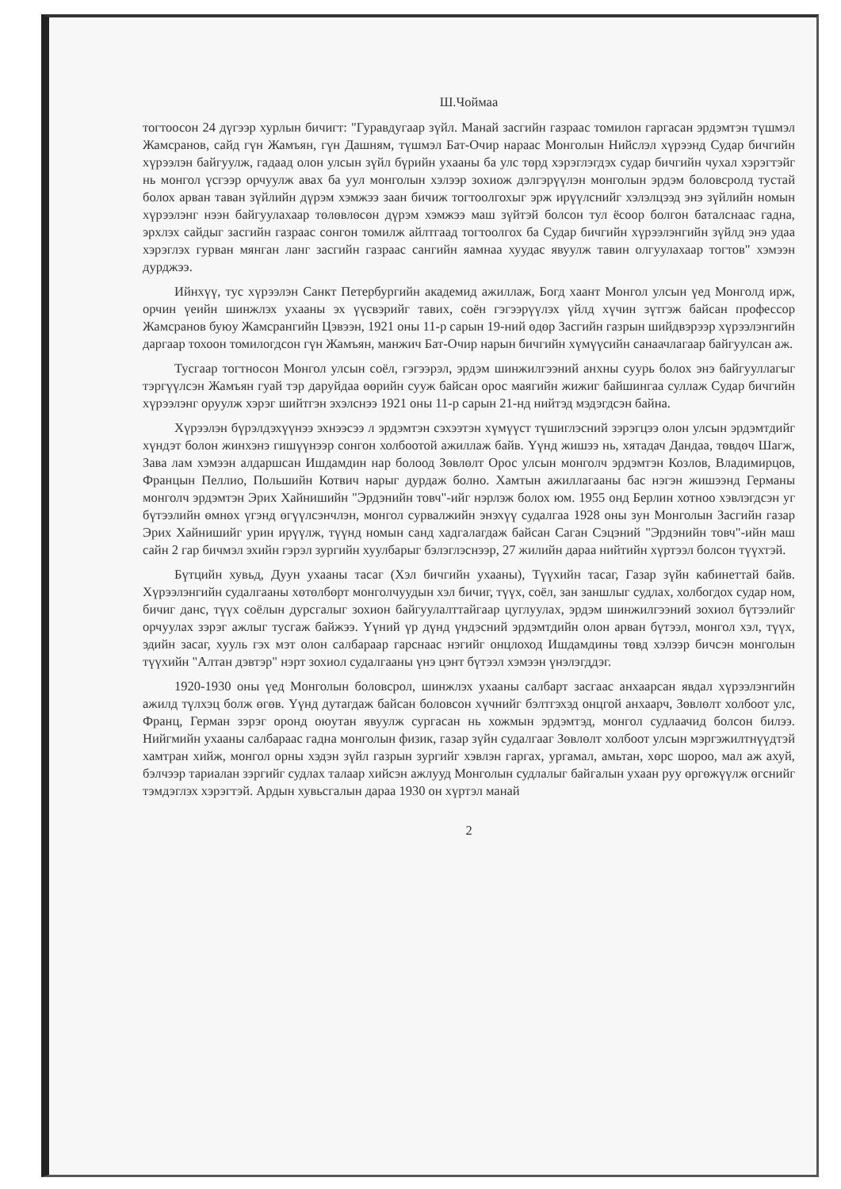Ш.Чоймаа
тогтоосон 24 дүгээр хурлын бичигт: "Гуравдугаар зүйл. Манай засгийн газраас томилон гаргасан эрдэмтэн түшмэл Жамсранов, сайд гүн Жамъян, гүн Дашням, түшмэл Бат-Очир нараас Монголын Нийслэл хүрээнд Судар бичгийн хүрээлэн байгуулж, гадаад олон улсын зүйл бүрийн ухааны ба улс төрд хэрэглэгдэх судар бичгийн чухал хэрэгтэйг нь монгол үсгээр орчуулж авах ба уул монголын хэлээр зохиож дэлгэрүүлэн монголын эрдэм боловсролд тустай болох арван таван зүйлийн дүрэм хэмжээ заан бичиж тогтоолгохыг эрж ирүүлснийг хэлэлцээд энэ зүйлийн номын хүрээлэнг нээн байгуулахаар төлөвлөсөн дүрэм хэмжээ маш зүйтэй болсон тул ёсоор болгон баталснаас гадна, эрхлэх сайдыг засгийн газраас сонгон томилж айлтгаад тогтоолгох ба Судар бичгийн хүрээлэнгийн зүйлд энэ удаа хэрэглэх гурван мянган ланг засгийн газраас сангийн яамнаа хуудас явуулж тавин олгуулахаар тогтов" хэмээн дурджээ.
Ийнхүү, тус хүрээлэн Санкт Петербургийн академид ажиллаж, Богд хаант Монгол улсын үед Монголд ирж, орчин үеийн шинжлэх ухааны эх үүсвэрийг тавих, соён гэгээрүүлэх үйлд хүчин зүтгэж байсан профессор Жамсранов буюу Жамсрангийн Цэвээн, 1921 оны 11-р сарын 19-ний өдөр Засгийн газрын шийдвэрээр хүрээлэнгийн даргаар тохоон томилогдсон гүн Жамъян, манжич Бат-Очир нарын бичгийн хүмүүсийн санаачлагаар байгуулсан аж.
Тусгаар тогтносон Монгол улсын соёл, гэгээрэл, эрдэм шинжилгээний анхны суурь болох энэ байгууллагыг тэргүүлсэн Жамъян гуай тэр даруйдаа өөрийн сууж байсан орос маягийн жижиг байшингаа суллаж Судар бичгийн хүрээлэнг оруулж хэрэг шийтгэн эхэлснээ 1921 оны 11-р сарын 21-нд нийтэд мэдэгдсэн байна.
Хүрээлэн бүрэлдэхүүнээ эхнээсээ л эрдэмтэн сэхээтэн хүмүүст түшиглэсний зэрэгцээ олон улсын эрдэмтдийг хүндэт болон жинхэнэ гишүүнээр сонгон холбоотой ажиллаж байв. Үүнд жишээ нь, хятадач Дандаа, төвдөч Шагж, Зава лам хэмээн алдаршсан Ишдамдин нар болоод Зөвлөлт Орос улсын монголч эрдэмтэн Козлов, Владимирцов, Францын Пеллио, Польшийн Котвич нарыг дурдаж болно. Хамтын ажиллагааны бас нэгэн жишээнд Германы монголч эрдэмтэн Эрих Хайнишийн "Эрдэнийн товч"-ийг нэрлэж болох юм. 1955 онд Берлин хотноо хэвлэгдсэн уг бүтээлийн өмнөх үгэнд өгүүлсэнчлэн, монгол сурвалжийн энэхүү судалгаа 1928 оны зун Монголын Засгийн газар Эрих Хайнишийг урин ирүүлж, түүнд номын санд хадгалагдаж байсан Саган Сэцэний "Эрдэнийн товч"-ийн маш сайн 2 гар бичмэл эхийн гэрэл зургийн хуулбарыг бэлэглэснээр, 27 жилийн дараа нийтийн хүртээл болсон түүхтэй.
Бүтцийн хувьд, Дуун ухааны тасаг (Хэл бичгийн ухааны), Түүхийн тасаг, Газар зүйн кабинеттай байв. Хүрээлэнгийн судалгааны хөтөлбөрт монголчуудын хэл бичиг, түүх, соёл, зан заншлыг судлах, холбогдох судар ном, бичиг данс, түүх соёлын дурсгалыг зохион байгуулалттайгаар цуглуулах, эрдэм шинжилгээний зохиол бүтээлийг орчуулах зэрэг ажлыг тусгаж байжээ. Үүний үр дүнд үндэсний эрдэмтдийн олон арван бүтээл, монгол хэл, түүх, эдийн засаг, хууль гэх мэт олон салбараар гарснаас нэгийг онцлоход Ишдамдины төвд хэлээр бичсэн монголын түүхийн "Алтан дэвтэр" нэрт зохиол судалгааны үнэ цэнт бүтээл хэмээн үнэлэгддэг.
1920-1930 оны үед Монголын боловсрол, шинжлэх ухааны салбарт засгаас анхаарсан явдал хүрээлэнгийн ажилд түлхэц болж өгөв. Үүнд дутагдаж байсан боловсон хүчнийг бэлтгэхэд онцгой анхаарч, Зөвлөлт холбоот улс, Франц, Герман зэрэг оронд оюутан явуулж сургасан нь хожмын эрдэмтэд, монгол судлаачид болсон билээ. Нийгмийн ухааны салбараас гадна монголын физик, газар зүйн судалгааг Зөвлөлт холбоот улсын мэргэжилтнүүдтэй хамтран хийж, монгол орны хэдэн зүйл газрын зургийг хэвлэн гаргах, ургамал, амьтан, хөрс шороо, мал аж ахуй, бэлчээр тариалан зэргийг судлах талаар хийсэн ажлууд Монголын судлалыг байгалын ухаан руу өргөжүүлж өгснийг тэмдэглэх хэрэгтэй. Ардын хувьсгалын дараа 1930 он хүртэл манай
2